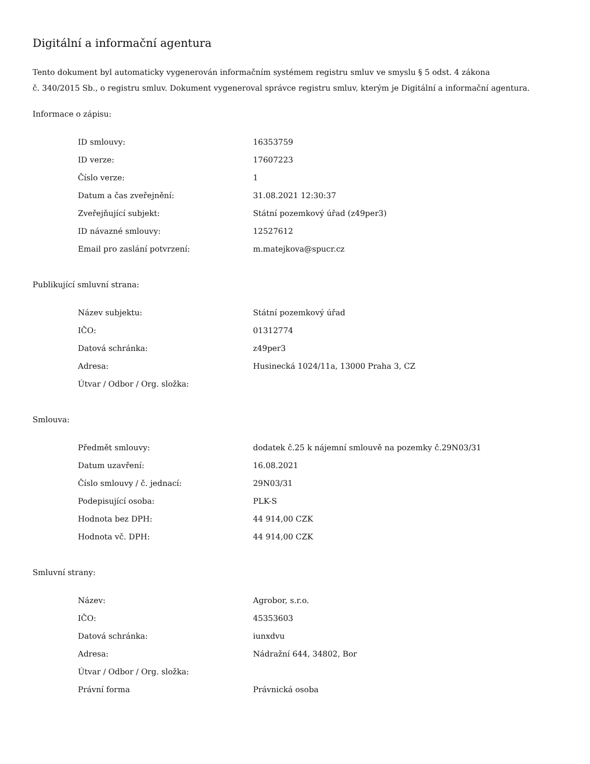Digitální a informační agentura
Tento dokument byl automaticky vygenerován informačním systémem registru smluv ve smyslu § 5 odst. 4 zákona
č. 340/2015 Sb., o registru smluv. Dokument vygeneroval správce registru smluv, kterým je Digitální a informační agentura.
Informace o zápisu:
| ID smlouvy: | 16353759 |
| ID verze: | 17607223 |
| Číslo verze: | 1 |
| Datum a čas zveřejnění: | 31.08.2021 12:30:37 |
| Zveřejňující subjekt: | Státní pozemkový úřad (z49per3) |
| ID návazné smlouvy: | 12527612 |
| Email pro zaslání potvrzení: | m.matejkova@spucr.cz |
Publikující smluvní strana:
| Název subjektu: | Státní pozemkový úřad |
| IČO: | 01312774 |
| Datová schránka: | z49per3 |
| Adresa: | Husinecká 1024/11a, 13000 Praha 3, CZ |
| Útvar / Odbor / Org. složka: | |
Smlouva:
| Předmět smlouvy: | dodatek č.25 k nájemní smlouvě na pozemky č.29N03/31 |
| Datum uzavření: | 16.08.2021 |
| Číslo smlouvy / č. jednací: | 29N03/31 |
| Podepisující osoba: | PLK-S |
| Hodnota bez DPH: | 44 914,00 CZK |
| Hodnota vč. DPH: | 44 914,00 CZK |
Smluvní strany:
| Název: | Agrobor, s.r.o. |
| IČO: | 45353603 |
| Datová schránka: | iunxdvu |
| Adresa: | Nádražní 644, 34802, Bor |
| Útvar / Odbor / Org. složka: | |
| Právní forma | Právnická osoba |